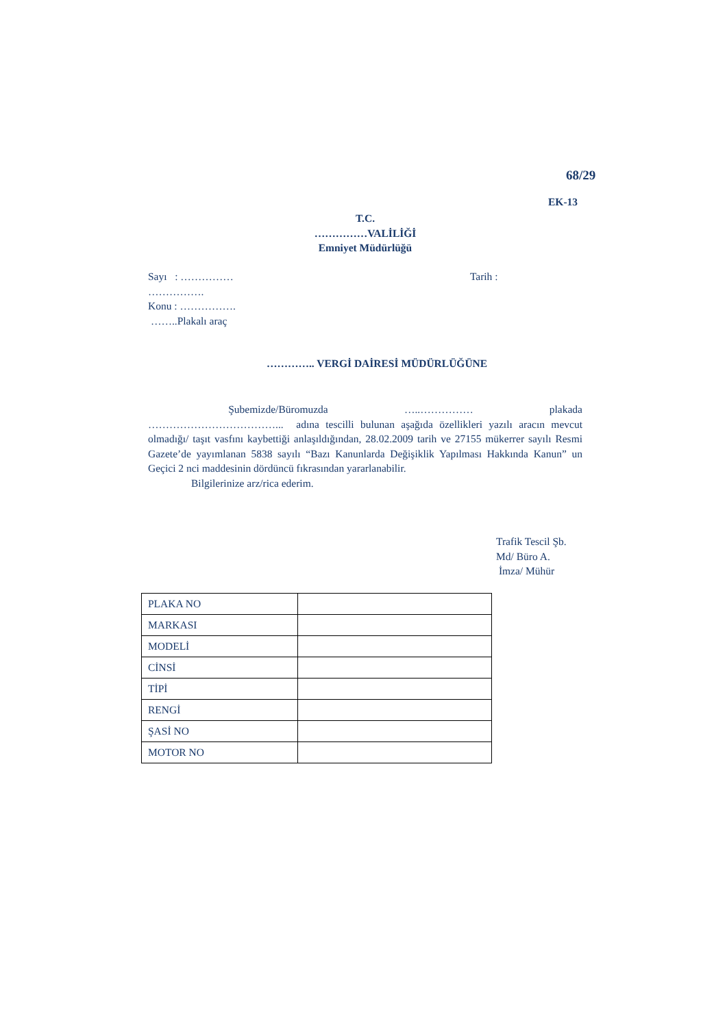68/29
EK-13
T.C.
……………VALİLİĞİ
Emniyet Müdürlüğü
Sayı : …………… Tarih :
…………….
Konu : …………….
……..Plakalı araç
………….. VERGİ DAİRESİ MÜDÜRLÜĞÜNE
Şubemizde/Büromuzda …..…………… plakada
………………………………... adına tescilli bulunan aşağıda özellikleri yazılı aracın mevcut olmadığı/ taşıt vasfını kaybettiği anlaşıldığından, 28.02.2009 tarih ve 27155 mükerrer sayılı Resmi Gazete’de yayımlanan 5838 sayılı “Bazı Kanunlarda Değişiklik Yapılması Hakkında Kanun” un Geçici 2 nci maddesinin dördüncü fıkrasından yararlanabilir.
Bilgilerinize arz/rica ederim.
Trafik Tescil Şb.
Md/ Büro A.
İmza/ Mühür
| PLAKA NO | |
| MARKASI | |
| MODELİ | |
| CİNSİ | |
| TİPİ | |
| RENGİ | |
| ŞASİ NO | |
| MOTOR NO | |